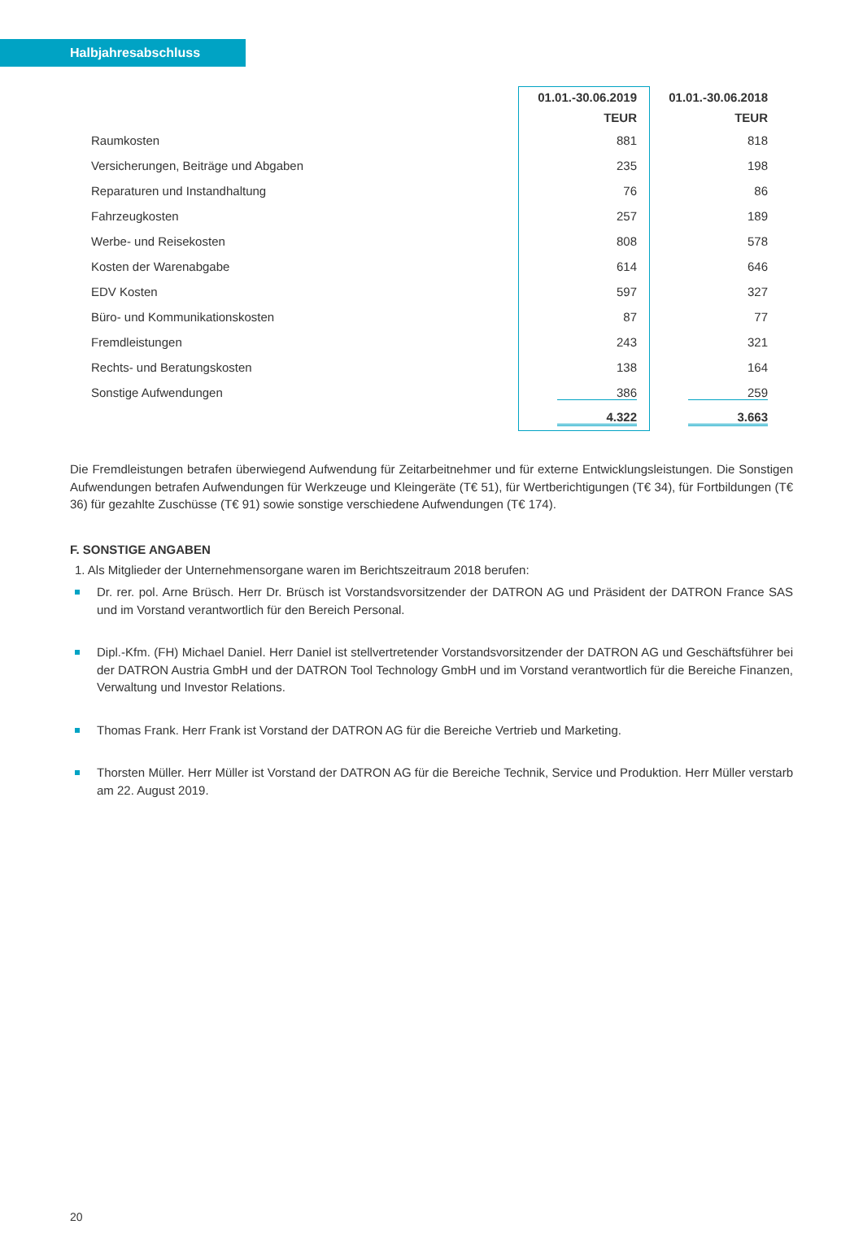Halbjahresabschluss
| | 01.01.-30.06.2019 | 01.01.-30.06.2018 |
| --- | --- | --- |
| | TEUR | TEUR |
| Raumkosten | 881 | 818 |
| Versicherungen, Beiträge und Abgaben | 235 | 198 |
| Reparaturen und Instandhaltung | 76 | 86 |
| Fahrzeugkosten | 257 | 189 |
| Werbe- und Reisekosten | 808 | 578 |
| Kosten der Warenabgabe | 614 | 646 |
| EDV Kosten | 597 | 327 |
| Büro- und Kommunikationskosten | 87 | 77 |
| Fremdleistungen | 243 | 321 |
| Rechts- und Beratungskosten | 138 | 164 |
| Sonstige Aufwendungen | 386 | 259 |
| | 4.322 | 3.663 |
Die Fremdleistungen betrafen überwiegend Aufwendung für Zeitarbeitnehmer und für externe Entwicklungsleistungen. Die Sonstigen Aufwendungen betrafen Aufwendungen für Werkzeuge und Kleingeräte (T€ 51), für Wertberichtigungen (T€ 34), für Fortbildungen (T€ 36) für gezahlte Zuschüsse (T€ 91) sowie sonstige verschiedene Aufwendungen (T€ 174).
F. SONSTIGE ANGABEN
1. Als Mitglieder der Unternehmensorgane waren im Berichtszeitraum 2018 berufen:
Dr. rer. pol. Arne Brüsch. Herr Dr. Brüsch ist Vorstandsvorsitzender der DATRON AG und Präsident der DATRON France SAS und im Vorstand verantwortlich für den Bereich Personal.
Dipl.-Kfm. (FH) Michael Daniel. Herr Daniel ist stellvertretender Vorstandsvorsitzender der DATRON AG und Geschäftsführer bei der DATRON Austria GmbH und der DATRON Tool Technology GmbH und im Vorstand verantwortlich für die Bereiche Finanzen, Verwaltung und Investor Relations.
Thomas Frank. Herr Frank ist Vorstand der DATRON AG für die Bereiche Vertrieb und Marketing.
Thorsten Müller. Herr Müller ist Vorstand der DATRON AG für die Bereiche Technik, Service und Produktion. Herr Müller verstarb am 22. August 2019.
20